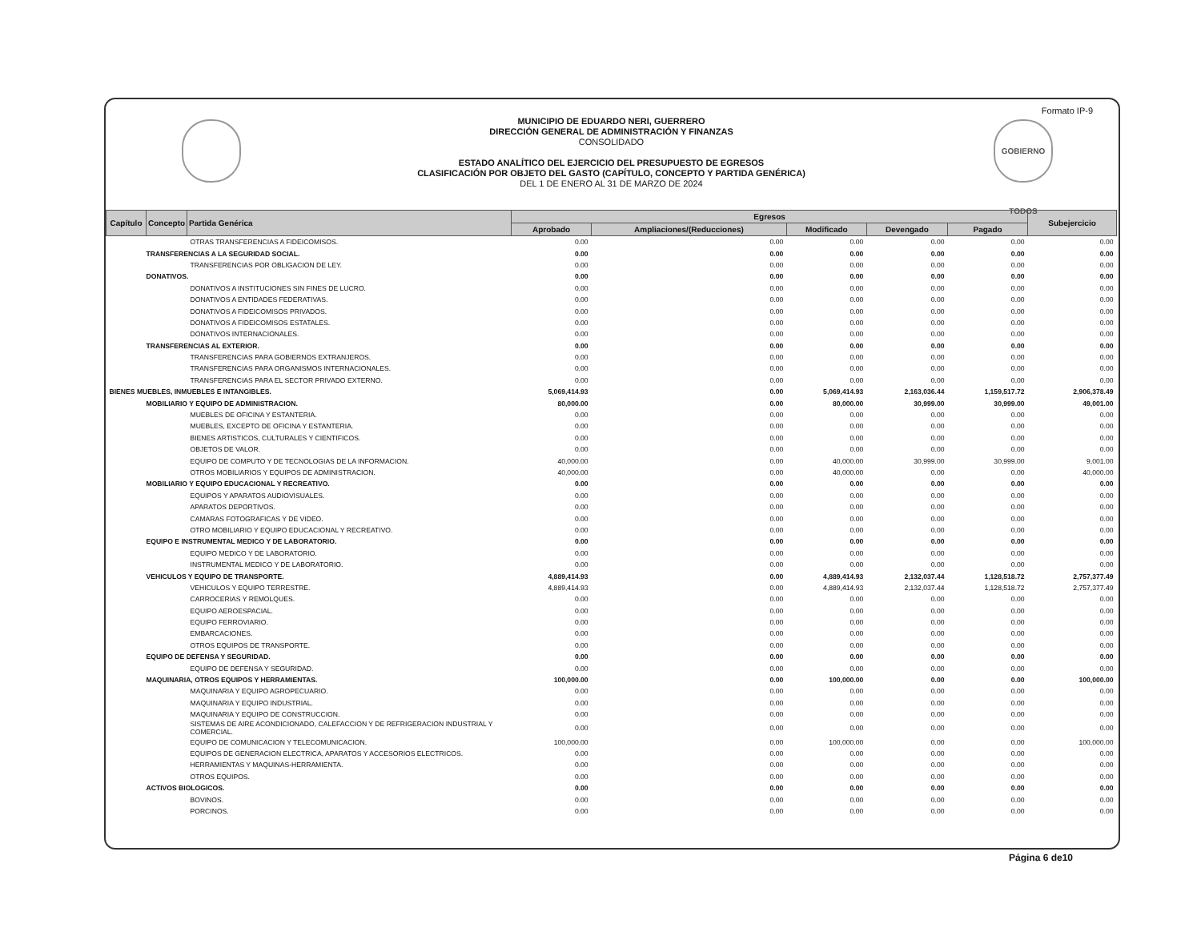Formato IP-9
GOBIERNO TODOS
MUNICIPIO DE EDUARDO NERI, GUERRERO
DIRECCIÓN GENERAL DE ADMINISTRACIÓN Y FINANZAS
CONSOLIDADO
ESTADO ANALÍTICO DEL EJERCICIO DEL PRESUPUESTO DE EGRESOS
CLASIFICACIÓN POR OBJETO DEL GASTO (CAPÍTULO, CONCEPTO Y PARTIDA GENÉRICA)
DEL 1 DE ENERO AL 31 DE MARZO DE 2024
| Capítulo | Concepto | Partida Genérica | Egresos | | | | | Subejercicio |
| --- | --- | --- | --- | --- | --- | --- | --- | --- |
| | | | Aprobado | Ampliaciones/(Reducciones) | Modificado | Devengado | Pagado | |
| OTRAS TRANSFERENCIAS A FIDEICOMISOS. | | | 0.00 | 0.00 | 0.00 | 0.00 | 0.00 | 0.00 |
| TRANSFERENCIAS A LA SEGURIDAD SOCIAL. | | | 0.00 | 0.00 | 0.00 | 0.00 | 0.00 | 0.00 |
| TRANSFERENCIAS POR OBLIGACION DE LEY. | | | 0.00 | 0.00 | 0.00 | 0.00 | 0.00 | 0.00 |
| DONATIVOS. | | | 0.00 | 0.00 | 0.00 | 0.00 | 0.00 | 0.00 |
| DONATIVOS A INSTITUCIONES SIN FINES DE LUCRO. | | | 0.00 | 0.00 | 0.00 | 0.00 | 0.00 | 0.00 |
| DONATIVOS A ENTIDADES FEDERATIVAS. | | | 0.00 | 0.00 | 0.00 | 0.00 | 0.00 | 0.00 |
| DONATIVOS A FIDEICOMISOS PRIVADOS. | | | 0.00 | 0.00 | 0.00 | 0.00 | 0.00 | 0.00 |
| DONATIVOS A FIDEICOMISOS ESTATALES. | | | 0.00 | 0.00 | 0.00 | 0.00 | 0.00 | 0.00 |
| DONATIVOS INTERNACIONALES. | | | 0.00 | 0.00 | 0.00 | 0.00 | 0.00 | 0.00 |
| TRANSFERENCIAS AL EXTERIOR. | | | 0.00 | 0.00 | 0.00 | 0.00 | 0.00 | 0.00 |
| TRANSFERENCIAS PARA GOBIERNOS EXTRANJEROS. | | | 0.00 | 0.00 | 0.00 | 0.00 | 0.00 | 0.00 |
| TRANSFERENCIAS PARA ORGANISMOS INTERNACIONALES. | | | 0.00 | 0.00 | 0.00 | 0.00 | 0.00 | 0.00 |
| TRANSFERENCIAS PARA EL SECTOR PRIVADO EXTERNO. | | | 0.00 | 0.00 | 0.00 | 0.00 | 0.00 | 0.00 |
| BIENES MUEBLES, INMUEBLES E INTANGIBLES. | | | 5,069,414.93 | 0.00 | 5,069,414.93 | 2,163,036.44 | 1,159,517.72 | 2,906,378.49 |
| MOBILIARIO Y EQUIPO DE ADMINISTRACION. | | | 80,000.00 | 0.00 | 80,000.00 | 30,999.00 | 30,999.00 | 49,001.00 |
| MUEBLES DE OFICINA Y ESTANTERIA. | | | 0.00 | 0.00 | 0.00 | 0.00 | 0.00 | 0.00 |
| MUEBLES, EXCEPTO DE OFICINA Y ESTANTERIA. | | | 0.00 | 0.00 | 0.00 | 0.00 | 0.00 | 0.00 |
| BIENES ARTISTICOS, CULTURALES Y CIENTIFICOS. | | | 0.00 | 0.00 | 0.00 | 0.00 | 0.00 | 0.00 |
| OBJETOS DE VALOR. | | | 0.00 | 0.00 | 0.00 | 0.00 | 0.00 | 0.00 |
| EQUIPO DE COMPUTO Y DE TECNOLOGIAS DE LA INFORMACION. | | | 40,000.00 | 0.00 | 40,000.00 | 30,999.00 | 30,999.00 | 9,001.00 |
| OTROS MOBILIARIOS Y EQUIPOS DE ADMINISTRACION. | | | 40,000.00 | 0.00 | 40,000.00 | 0.00 | 0.00 | 40,000.00 |
| MOBILIARIO Y EQUIPO EDUCACIONAL Y RECREATIVO. | | | 0.00 | 0.00 | 0.00 | 0.00 | 0.00 | 0.00 |
| EQUIPOS Y APARATOS AUDIOVISUALES. | | | 0.00 | 0.00 | 0.00 | 0.00 | 0.00 | 0.00 |
| APARATOS DEPORTIVOS. | | | 0.00 | 0.00 | 0.00 | 0.00 | 0.00 | 0.00 |
| CAMARAS FOTOGRAFICAS Y DE VIDEO. | | | 0.00 | 0.00 | 0.00 | 0.00 | 0.00 | 0.00 |
| OTRO MOBILIARIO Y EQUIPO EDUCACIONAL Y RECREATIVO. | | | 0.00 | 0.00 | 0.00 | 0.00 | 0.00 | 0.00 |
| EQUIPO E INSTRUMENTAL MEDICO Y DE LABORATORIO. | | | 0.00 | 0.00 | 0.00 | 0.00 | 0.00 | 0.00 |
| EQUIPO MEDICO Y DE LABORATORIO. | | | 0.00 | 0.00 | 0.00 | 0.00 | 0.00 | 0.00 |
| INSTRUMENTAL MEDICO Y DE LABORATORIO. | | | 0.00 | 0.00 | 0.00 | 0.00 | 0.00 | 0.00 |
| VEHICULOS Y EQUIPO DE TRANSPORTE. | | | 4,889,414.93 | 0.00 | 4,889,414.93 | 2,132,037.44 | 1,128,518.72 | 2,757,377.49 |
| VEHICULOS Y EQUIPO TERRESTRE. | | | 4,889,414.93 | 0.00 | 4,889,414.93 | 2,132,037.44 | 1,128,518.72 | 2,757,377.49 |
| CARROCERIAS Y REMOLQUES. | | | 0.00 | 0.00 | 0.00 | 0.00 | 0.00 | 0.00 |
| EQUIPO AEROESPACIAL. | | | 0.00 | 0.00 | 0.00 | 0.00 | 0.00 | 0.00 |
| EQUIPO FERROVIARIO. | | | 0.00 | 0.00 | 0.00 | 0.00 | 0.00 | 0.00 |
| EMBARCACIONES. | | | 0.00 | 0.00 | 0.00 | 0.00 | 0.00 | 0.00 |
| OTROS EQUIPOS DE TRANSPORTE. | | | 0.00 | 0.00 | 0.00 | 0.00 | 0.00 | 0.00 |
| EQUIPO DE DEFENSA Y SEGURIDAD. | | | 0.00 | 0.00 | 0.00 | 0.00 | 0.00 | 0.00 |
| EQUIPO DE DEFENSA Y SEGURIDAD. | | | 0.00 | 0.00 | 0.00 | 0.00 | 0.00 | 0.00 |
| MAQUINARIA, OTROS EQUIPOS Y HERRAMIENTAS. | | | 100,000.00 | 0.00 | 100,000.00 | 0.00 | 0.00 | 100,000.00 |
| MAQUINARIA Y EQUIPO AGROPECUARIO. | | | 0.00 | 0.00 | 0.00 | 0.00 | 0.00 | 0.00 |
| MAQUINARIA Y EQUIPO INDUSTRIAL. | | | 0.00 | 0.00 | 0.00 | 0.00 | 0.00 | 0.00 |
| MAQUINARIA Y EQUIPO DE CONSTRUCCION. | | | 0.00 | 0.00 | 0.00 | 0.00 | 0.00 | 0.00 |
| SISTEMAS DE AIRE ACONDICIONADO, CALEFACCION Y DE REFRIGERACION INDUSTRIAL Y COMERCIAL. | | | 0.00 | 0.00 | 0.00 | 0.00 | 0.00 | 0.00 |
| EQUIPO DE COMUNICACION Y TELECOMUNICACION. | | | 100,000.00 | 0.00 | 100,000.00 | 0.00 | 0.00 | 100,000.00 |
| EQUIPOS DE GENERACION ELECTRICA, APARATOS Y ACCESORIOS ELECTRICOS. | | | 0.00 | 0.00 | 0.00 | 0.00 | 0.00 | 0.00 |
| HERRAMIENTAS Y MAQUINAS-HERRAMIENTA. | | | 0.00 | 0.00 | 0.00 | 0.00 | 0.00 | 0.00 |
| OTROS EQUIPOS. | | | 0.00 | 0.00 | 0.00 | 0.00 | 0.00 | 0.00 |
| ACTIVOS BIOLOGICOS. | | | 0.00 | 0.00 | 0.00 | 0.00 | 0.00 | 0.00 |
| BOVINOS. | | | 0.00 | 0.00 | 0.00 | 0.00 | 0.00 | 0.00 |
| PORCINOS. | | | 0.00 | 0.00 | 0.00 | 0.00 | 0.00 | 0.00 |
Página 6 de10